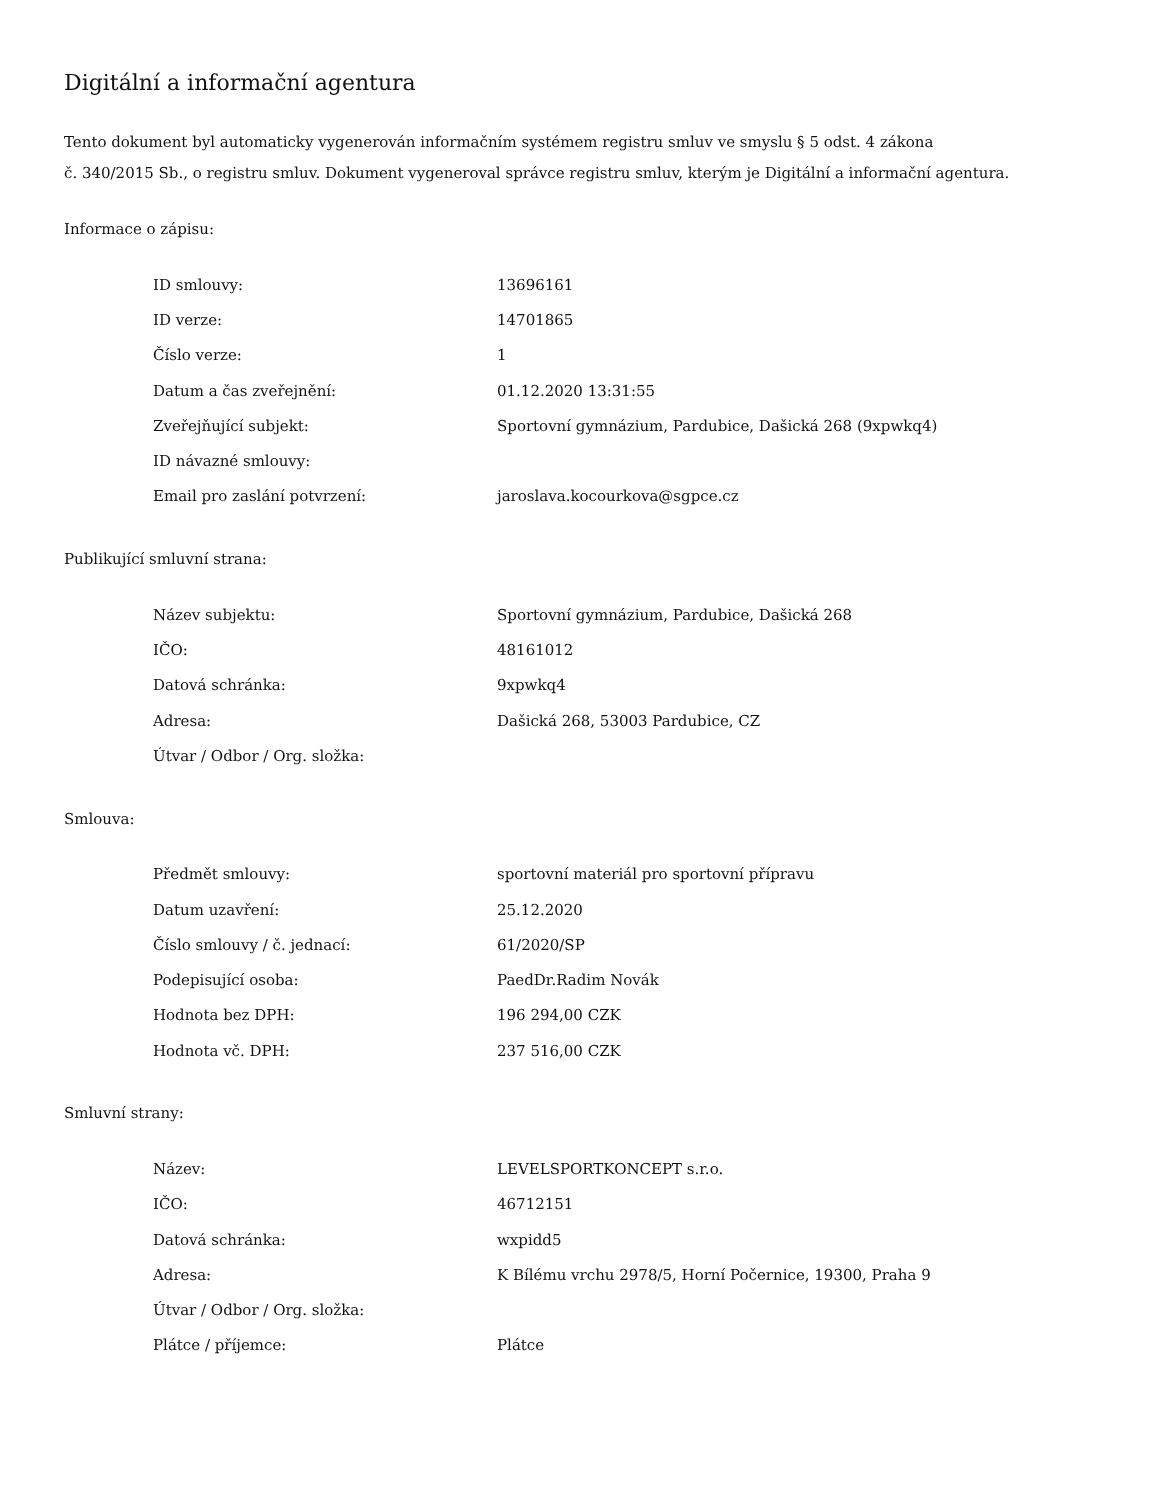Digitální a informační agentura
Tento dokument byl automaticky vygenerován informačním systémem registru smluv ve smyslu § 5 odst. 4 zákona
č. 340/2015 Sb., o registru smluv. Dokument vygeneroval správce registru smluv, kterým je Digitální a informační agentura.
Informace o zápisu:
| ID smlouvy: | 13696161 |
| ID verze: | 14701865 |
| Číslo verze: | 1 |
| Datum a čas zveřejnění: | 01.12.2020 13:31:55 |
| Zveřejňující subjekt: | Sportovní gymnázium, Pardubice, Dašická 268 (9xpwkq4) |
| ID návazné smlouvy: | |
| Email pro zaslání potvrzení: | jaroslava.kocourkova@sgpce.cz |
Publikující smluvní strana:
| Název subjektu: | Sportovní gymnázium, Pardubice, Dašická 268 |
| IČO: | 48161012 |
| Datová schránka: | 9xpwkq4 |
| Adresa: | Dašická 268, 53003 Pardubice, CZ |
| Útvar / Odbor / Org. složka: | |
Smlouva:
| Předmět smlouvy: | sportovní materiál pro sportovní přípravu |
| Datum uzavření: | 25.12.2020 |
| Číslo smlouvy / č. jednací: | 61/2020/SP |
| Podepisující osoba: | PaedDr.Radim Novák |
| Hodnota bez DPH: | 196 294,00 CZK |
| Hodnota vč. DPH: | 237 516,00 CZK |
Smluvní strany:
| Název: | LEVELSPORTKONCEPT s.r.o. |
| IČO: | 46712151 |
| Datová schránka: | wxpidd5 |
| Adresa: | K Bílému vrchu 2978/5, Horní Počernice, 19300, Praha 9 |
| Útvar / Odbor / Org. složka: | |
| Plátce / příjemce: | Plátce |